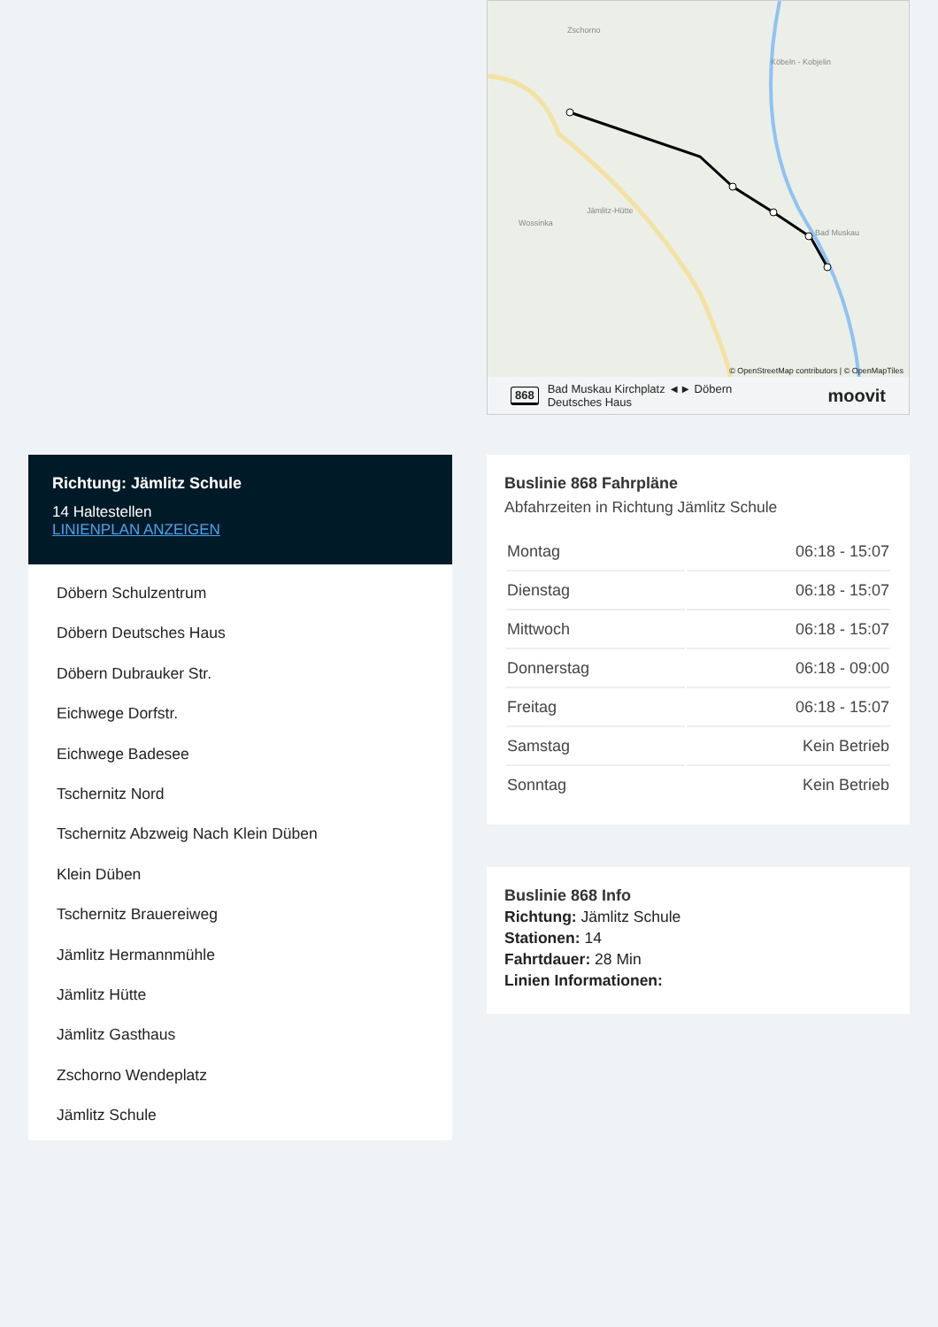Zschorno
Köbeln - Kobjelin
Jämlitz-Hütte
Wossinka
Bad Muskau
© OpenStreetMap contributors | © OpenMapTiles
868 Bad Muskau Kirchplatz ◄► Döbern
Deutsches Haus moovit
Richtung: Jämlitz Schule
14 Haltestellen
LINIENPLAN ANZEIGEN
Döbern Schulzentrum
Döbern Deutsches Haus
Döbern Dubrauker Str.
Eichwege Dorfstr.
Eichwege Badesee
Tschernitz Nord
Tschernitz Abzweig Nach Klein Düben
Klein Düben
Tschernitz Brauereiweg
Jämlitz Hermannmühle
Jämlitz Hütte
Jämlitz Gasthaus
Zschorno Wendeplatz
Jämlitz Schule
Buslinie 868 Fahrpläne
Abfahrzeiten in Richtung Jämlitz Schule
| Montag | 06:18 - 15:07 |
| Dienstag | 06:18 - 15:07 |
| Mittwoch | 06:18 - 15:07 |
| Donnerstag | 06:18 - 09:00 |
| Freitag | 06:18 - 15:07 |
| Samstag | Kein Betrieb |
| Sonntag | Kein Betrieb |
Buslinie 868 Info
Richtung: Jämlitz Schule
Stationen: 14
Fahrtdauer: 28 Min
Linien Informationen: